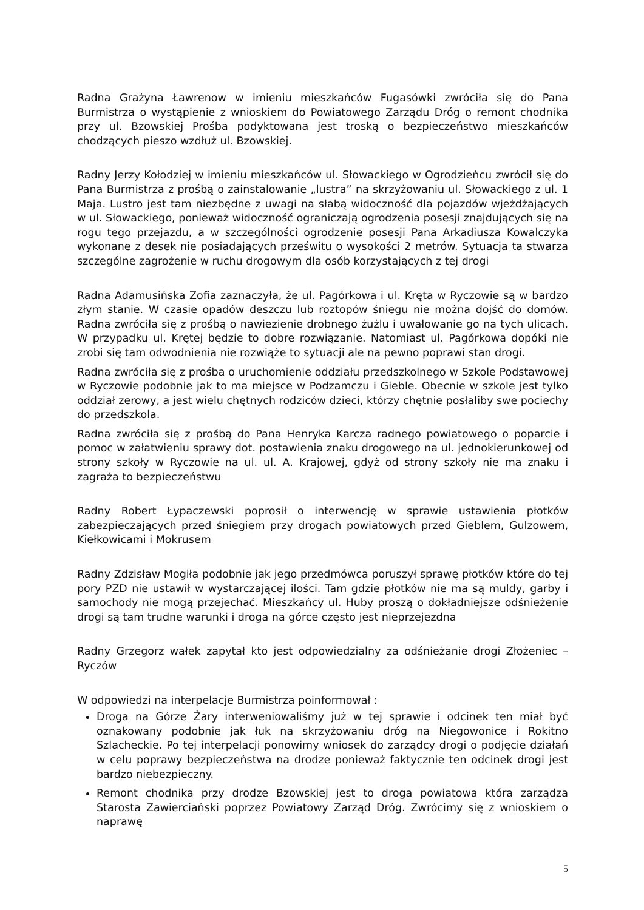Radna Grażyna Ławrenow w imieniu mieszkańców Fugasówki zwróciła się do Pana Burmistrza o wystąpienie z wnioskiem do Powiatowego Zarządu Dróg o remont chodnika przy ul. Bzowskiej Prośba podyktowana jest troską o bezpieczeństwo mieszkańców chodzących pieszo wzdłuż ul. Bzowskiej.
Radny Jerzy Kołodziej w imieniu mieszkańców ul. Słowackiego w Ogrodzieńcu zwrócił się do Pana Burmistrza z prośbą o zainstalowanie „lustra” na skrzyżowaniu ul. Słowackiego z ul. 1 Maja. Lustro jest tam niezbędne z uwagi na słabą widoczność dla pojazdów wjeżdżających w ul. Słowackiego, ponieważ widoczność ograniczają ogrodzenia posesji znajdujących się na rogu tego przejazdu, a w szczególności ogrodzenie posesji Pana Arkadiusza Kowalczyka wykonane z desek nie posiadających prześwitu o wysokości 2 metrów. Sytuacja ta stwarza szczególne zagrożenie w ruchu drogowym dla osób korzystających z tej drogi
Radna Adamusińska Zofia zaznaczyła, że ul. Pagórkowa i ul. Kręta w Ryczowie są w bardzo złym stanie. W czasie opadów deszczu lub roztopów śniegu nie można dojść do domów. Radna zwróciła się z prośbą o nawiezienie drobnego żużlu i uwałowanie go na tych ulicach. W przypadku ul. Krętej będzie to dobre rozwiązanie. Natomiast ul. Pagórkowa dopóki nie zrobi się tam odwodnienia nie rozwiąże to sytuacji ale na pewno poprawi stan drogi.
Radna zwróciła się z prośba o uruchomienie oddziału przedszkolnego w Szkole Podstawowej w Ryczowie podobnie jak to ma miejsce w Podzamczu i Gieble. Obecnie w szkole jest tylko oddział zerowy, a jest wielu chętnych rodziców dzieci, którzy chętnie posłaliby swe pociechy do przedszkola.
Radna zwróciła się z prośbą do Pana Henryka Karcza radnego powiatowego o poparcie i pomoc w załatwieniu sprawy dot. postawienia znaku drogowego na ul. jednokierunkowej od strony szkoły w Ryczowie na ul. ul. A. Krajowej, gdyż od strony szkoły nie ma znaku i zagraża to bezpieczeństwu
Radny Robert Łypaczewski poprosił o interwencję w sprawie ustawienia płotków zabezpieczających przed śniegiem przy drogach powiatowych przed Gieblem, Gulzowem, Kiełkowicami i Mokrusem
Radny Zdzisław Mogiła podobnie jak jego przedmówca poruszył sprawę płotków które do tej pory PZD nie ustawił w wystarczającej ilości. Tam gdzie płotków nie ma są muldy, garby i samochody nie mogą przejechać. Mieszkańcy ul. Huby proszą o dokładniejsze odśnieżenie drogi są tam trudne warunki i droga na górce często jest nieprzejezdna
Radny Grzegorz wałek zapytał kto jest odpowiedzialny za odśnieżanie drogi Złożeniec – Ryczów
W odpowiedzi na interpelacje Burmistrza poinformował :
Droga na Górze Żary interweniowaliśmy już w tej sprawie i odcinek ten miał być oznakowany podobnie jak łuk na skrzyżowaniu dróg na Niegowonice i Rokitno Szlacheckie. Po tej interpelacji ponowimy wniosek do zarządcy drogi o podjęcie działań w celu poprawy bezpieczeństwa na drodze ponieważ faktycznie ten odcinek drogi jest bardzo niebezpieczny.
Remont chodnika przy drodze Bzowskiej jest to droga powiatowa która zarządza Starosta Zawierciański poprzez Powiatowy Zarząd Dróg. Zwrócimy się z wnioskiem o naprawę
5